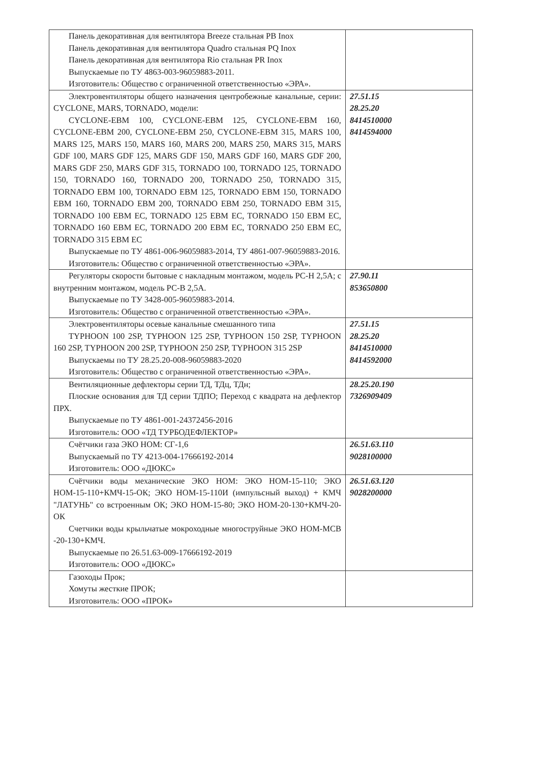| Панель декоративная для вентилятора Breeze стальная PB Inox Панель декоративная для вентилятора Quadro стальная PQ Inox Панель декоративная для вентилятора Rio стальная PR Inox Выпускаемые по ТУ 4863-003-96059883-2011. Изготовитель: Общество с ограниченной ответственностью «ЭРА». | |
| Электровентиляторы общего назначения центробежные канальные, серии: CYCLONE, MARS, TORNADO, модели: CYCLONE-EBM 100, CYCLONE-EBM 125, CYCLONE-EBM 160, CYCLONE-EBM 200, CYCLONE-EBM 250, CYCLONE-EBM 315, MARS 100, MARS 125, MARS 150, MARS 160, MARS 200, MARS 250, MARS 315, MARS GDF 100, MARS GDF 125, MARS GDF 150, MARS GDF 160, MARS GDF 200, MARS GDF 250, MARS GDF 315, TORNADO 100, TORNADO 125, TORNADO 150, TORNADO 160, TORNADO 200, TORNADO 250, TORNADO 315, TORNADO EBM 100, TORNADO EBM 125, TORNADO EBM 150, TORNADO EBM 160, TORNADO EBM 200, TORNADO EBM 250, TORNADO EBM 315, TORNADO 100 EBM EC, TORNADO 125 EBM EC, TORNADO 150 EBM EC, TORNADO 160 EBM EC, TORNADO 200 EBM EC, TORNADO 250 EBM EC, TORNADO 315 EBM EC Выпускаемые по ТУ 4861-006-96059883-2014, ТУ 4861-007-96059883-2016. Изготовитель: Общество с ограниченной ответственностью «ЭРА». | 27.51.15 28.25.20 8414510000 8414594000 |
| Регуляторы скорости бытовые с накладным монтажом, модель РС-Н 2,5А; с внутренним монтажом, модель РС-В 2,5А. Выпускаемые по ТУ 3428-005-96059883-2014. Изготовитель: Общество с ограниченной ответственностью «ЭРА». | 27.90.11 853650800 |
| Электровентиляторы осевые канальные смешанного типа TYPHOON 100 2SP, TYPHOON 125 2SP, TYPHOON 150 2SP, TYPHOON 160 2SP, TYPHOON 200 2SP, TYPHOON 250 2SP, TYPHOON 315 2SP Выпускаемы по ТУ 28.25.20-008-96059883-2020 Изготовитель: Общество с ограниченной ответственностью «ЭРА». | 27.51.15 28.25.20 8414510000 8414592000 |
| Вентиляционные дефлекторы серии ТД, ТДц, ТДн; Плоские основания для ТД серии ТДПО; Переход с квадрата на дефлектор ПРХ. Выпускаемые по ТУ 4861-001-24372456-2016 Изготовитель: ООО «ТД ТУРБОДЕФЛЕКТОР» | 28.25.20.190 7326909409 |
| Счётчики газа ЭКО НОМ: СГ-1,6 Выпускаемый по ТУ 4213-004-17666192-2014 Изготовитель: ООО «ДЮКС» | 26.51.63.110 9028100000 |
| Счётчики воды механические ЭКО НОМ: ЭКО НОМ-15-110; ЭКО НОМ-15-110+КМЧ-15-ОК; ЭКО НОМ-15-110И (импульсный выход) + КМЧ "ЛАТУНЬ" со встроенным ОК; ЭКО НОМ-15-80; ЭКО НОМ-20-130+КМЧ-20-ОК Счетчики воды крыльчатые мокроходные многоструйные ЭКО НОМ-МСВ -20-130+КМЧ. Выпускаемые по 26.51.63-009-17666192-2019 Изготовитель: ООО «ДЮКС» | 26.51.63.120 9028200000 |
| Газоходы Прок; Хомуты жесткие ПРОК; Изготовитель: ООО «ПРОК» | |